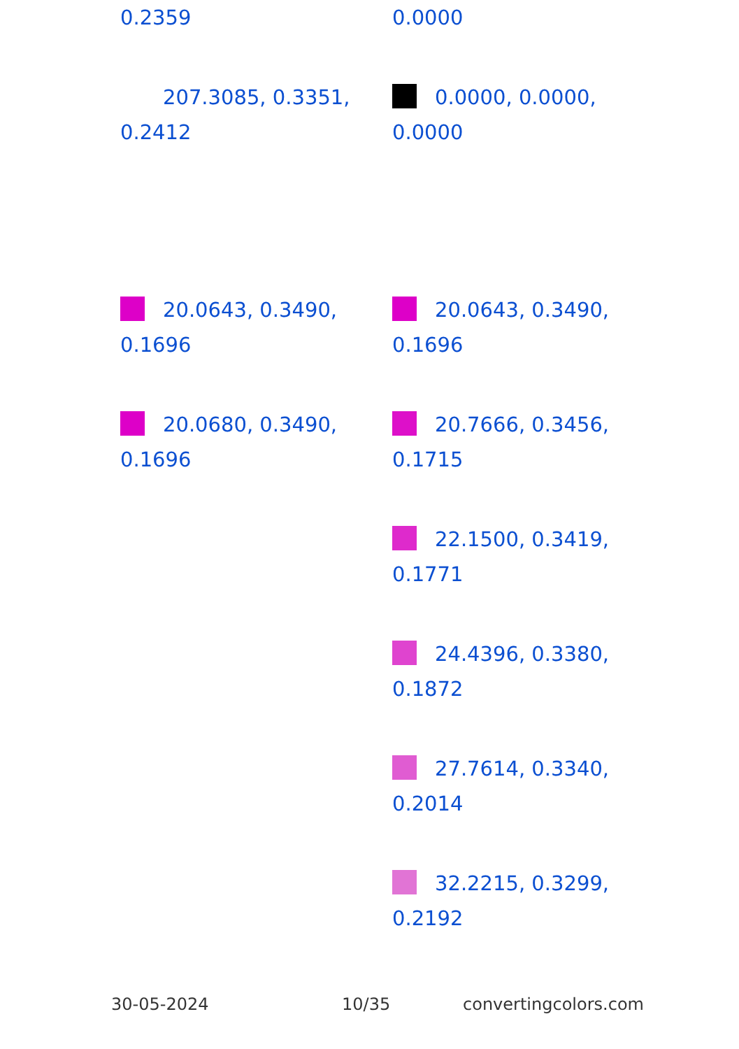0.2359 0.0000
207.3085, 0.3351, 0.2412
0.0000, 0.0000, 0.0000
20.0643, 0.3490, 0.1696
20.0643, 0.3490, 0.1696
20.0680, 0.3490, 0.1696
20.7666, 0.3456, 0.1715
22.1500, 0.3419, 0.1771
24.4396, 0.3380, 0.1872
27.7614, 0.3340, 0.2014
32.2215, 0.3299, 0.2192
30-05-2024 10/35 convertingcolors.com